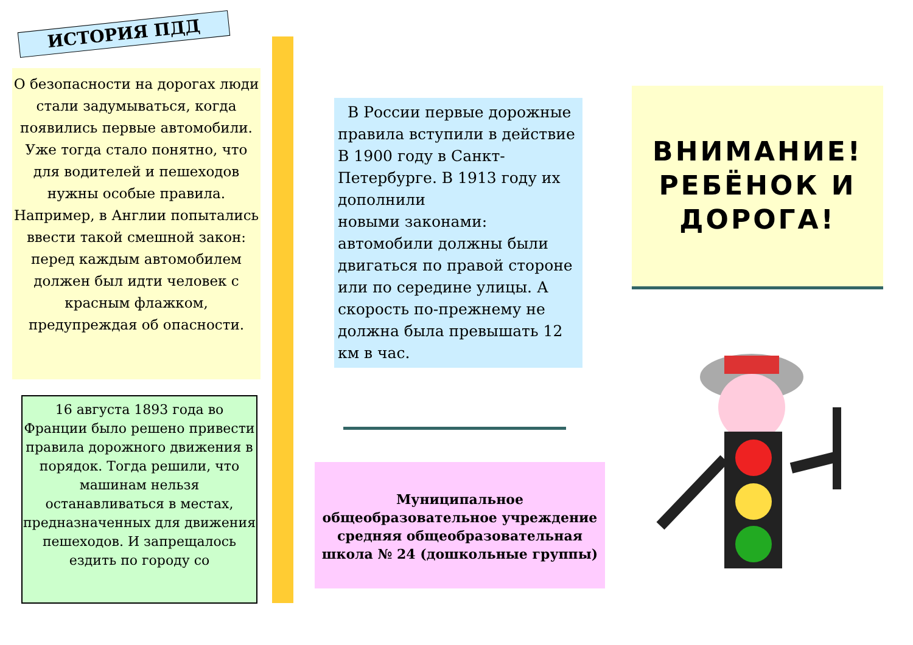ИСТОРИЯ ПДД
О безопасности на дорогах люди стали задумываться, когда появились первые автомобили. Уже тогда стало понятно, что для водителей и пешеходов нужны особые правила. Например, в Англии попытались ввести такой смешной закон: перед каждым автомобилем должен был идти человек с красным флажком, предупреждая об опасности.
16 августа 1893 года во Франции было решено привести
правила дорожного движения в порядок. Тогда решили, что
машинам нельзя останавливаться в местах, предназначенных для движения пешеходов. И запрещалось ездить по городу со
В России первые дорожные правила вступили в действие
В 1900 году в Санкт- Петербурге. В 1913 году их дополнили
новыми законами: автомобили должны были двигаться по правой стороне или по середине улицы. А скорость по-прежнему не должна была превышать 12 км в час.
Муниципальное общеобразовательное учреждение средняя общеобразовательная школа № 24 (дошкольные группы)
ВНИМАНИЕ!
РЕБЁНОК И ДОРОГА!